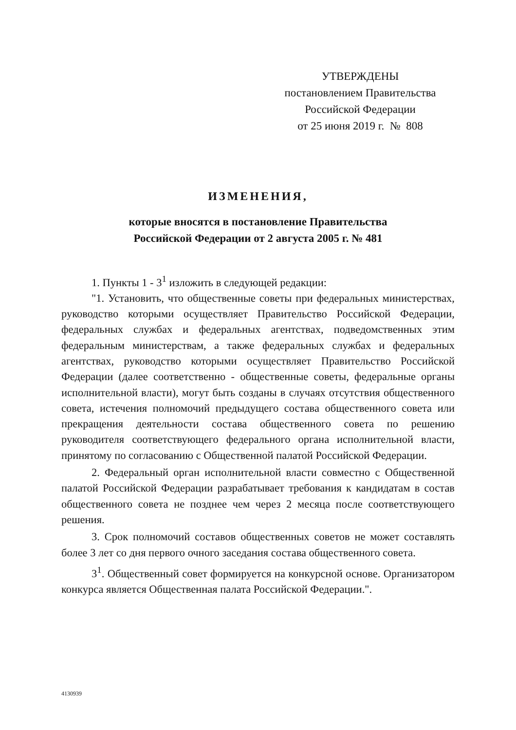УТВЕРЖДЕНЫ
постановлением Правительства
Российской Федерации
от 25 июня 2019 г. № 808
ИЗМЕНЕНИЯ,
которые вносятся в постановление Правительства
Российской Федерации от 2 августа 2005 г. № 481
1. Пункты 1 - 3<sup>1</sup> изложить в следующей редакции:
"1. Установить, что общественные советы при федеральных министерствах, руководство которыми осуществляет Правительство Российской Федерации, федеральных службах и федеральных агентствах, подведомственных этим федеральным министерствам, а также федеральных службах и федеральных агентствах, руководство которыми осуществляет Правительство Российской Федерации (далее соответственно - общественные советы, федеральные органы исполнительной власти), могут быть созданы в случаях отсутствия общественного совета, истечения полномочий предыдущего состава общественного совета или прекращения деятельности состава общественного совета по решению руководителя соответствующего федерального органа исполнительной власти, принятому по согласованию с Общественной палатой Российской Федерации.
2. Федеральный орган исполнительной власти совместно с Общественной палатой Российской Федерации разрабатывает требования к кандидатам в состав общественного совета не позднее чем через 2 месяца после соответствующего решения.
3. Срок полномочий составов общественных советов не может составлять более 3 лет со дня первого очного заседания состава общественного совета.
3<sup>1</sup>. Общественный совет формируется на конкурсной основе. Организатором конкурса является Общественная палата Российской Федерации.".
4130939